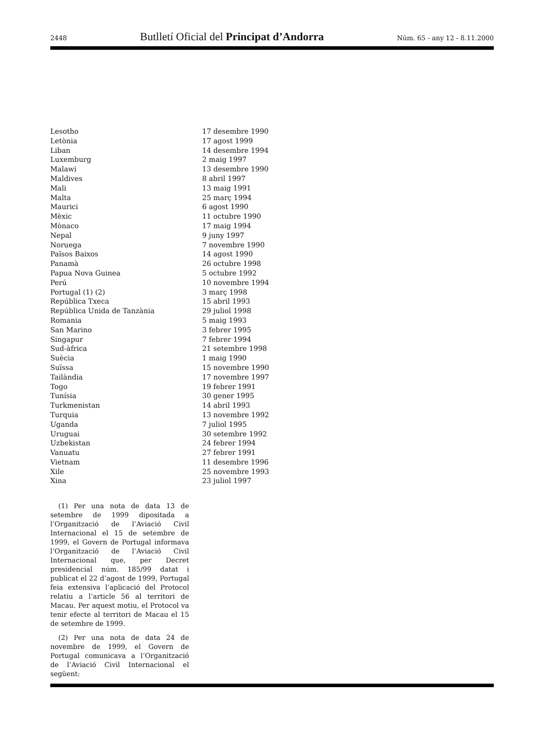2448 Butlletí Oficial del Principat d’Andorra Núm. 65 - any 12 - 8.11.2000
| Lesotho | 17 desembre 1990 |
| Letònia | 17 agost 1999 |
| Liban | 14 desembre 1994 |
| Luxemburg | 2 maig 1997 |
| Malawi | 13 desembre 1990 |
| Maldives | 8 abril 1997 |
| Mali | 13 maig 1991 |
| Malta | 25 març 1994 |
| Maurici | 6 agost 1990 |
| Mèxic | 11 octubre 1990 |
| Mònaco | 17 maig 1994 |
| Nepal | 9 juny 1997 |
| Noruega | 7 novembre 1990 |
| Països Baixos | 14 agost 1990 |
| Panamà | 26 octubre 1998 |
| Papua Nova Guinea | 5 octubre 1992 |
| Perú | 10 novembre 1994 |
| Portugal (1) (2) | 3 març 1998 |
| República Txeca | 15 abril 1993 |
| República Unida de Tanzània | 29 juliol 1998 |
| Romania | 5 maig 1993 |
| San Marino | 3 febrer 1995 |
| Singapur | 7 febrer 1994 |
| Sud-àfrica | 21 setembre 1998 |
| Suècia | 1 maig 1990 |
| Suïssa | 15 novembre 1990 |
| Tailàndia | 17 novembre 1997 |
| Togo | 19 febrer 1991 |
| Tunísia | 30 gener 1995 |
| Turkmenistan | 14 abril 1993 |
| Turquia | 13 novembre 1992 |
| Uganda | 7 juliol 1995 |
| Uruguai | 30 setembre 1992 |
| Uzbekistan | 24 febrer 1994 |
| Vanuatu | 27 febrer 1991 |
| Vietnam | 11 desembre 1996 |
| Xile | 25 novembre 1993 |
| Xina | 23 juliol 1997 |
(1) Per una nota de data 13 de setembre de 1999 dipositada a l’Organització de l’Aviació Civil Internacional el 15 de setembre de 1999, el Govern de Portugal informava l’Organització de l’Aviació Civil Internacional que, per Decret presidencial núm. 185/99 datat i publicat el 22 d’agost de 1999, Portugal feia extensiva l’aplicació del Protocol relatiu a l’article 56 al territori de Macau. Per aquest motiu, el Protocol va tenir efecte al territori de Macau el 15 de setembre de 1999.
(2) Per una nota de data 24 de novembre de 1999, el Govern de Portugal comunicava a l’Organització de l’Aviació Civil Internacional el següent: